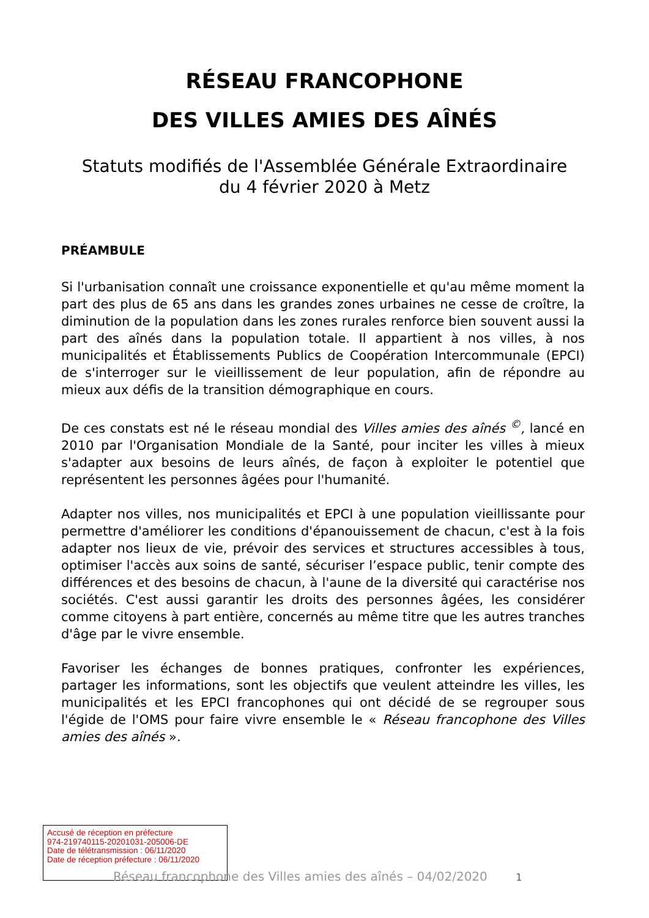RÉSEAU FRANCOPHONE
DES VILLES AMIES DES AÎNÉS
Statuts modifiés de l'Assemblée Générale Extraordinaire
du 4 février 2020 à Metz
PRÉAMBULE
Si l'urbanisation connaît une croissance exponentielle et qu'au même moment la part des plus de 65 ans dans les grandes zones urbaines ne cesse de croître, la diminution de la population dans les zones rurales renforce bien souvent aussi la part des aînés dans la population totale. Il appartient à nos villes, à nos municipalités et Établissements Publics de Coopération Intercommunale (EPCI) de s'interroger sur le vieillissement de leur population, afin de répondre au mieux aux défis de la transition démographique en cours.
De ces constats est né le réseau mondial des Villes amies des aînés <sup>©</sup>, lancé en 2010 par l'Organisation Mondiale de la Santé, pour inciter les villes à mieux s'adapter aux besoins de leurs aînés, de façon à exploiter le potentiel que représentent les personnes âgées pour l'humanité.
Adapter nos villes, nos municipalités et EPCI à une population vieillissante pour permettre d'améliorer les conditions d'épanouissement de chacun, c'est à la fois adapter nos lieux de vie, prévoir des services et structures accessibles à tous, optimiser l'accès aux soins de santé, sécuriser l’espace public, tenir compte des différences et des besoins de chacun, à l'aune de la diversité qui caractérise nos sociétés. C'est aussi garantir les droits des personnes âgées, les considérer comme citoyens à part entière, concernés au même titre que les autres tranches d'âge par le vivre ensemble.
Favoriser les échanges de bonnes pratiques, confronter les expériences, partager les informations, sont les objectifs que veulent atteindre les villes, les municipalités et les EPCI francophones qui ont décidé de se regrouper sous l'égide de l'OMS pour faire vivre ensemble le « Réseau francophone des Villes amies des aînés ».
Accusé de réception en préfecture
974-219740115-20201031-205006-DE
Date de télétransmission : 06/11/2020
Date de réception préfecture : 06/11/2020
Réseau francophone des Villes amies des aînés – 04/02/2020 1